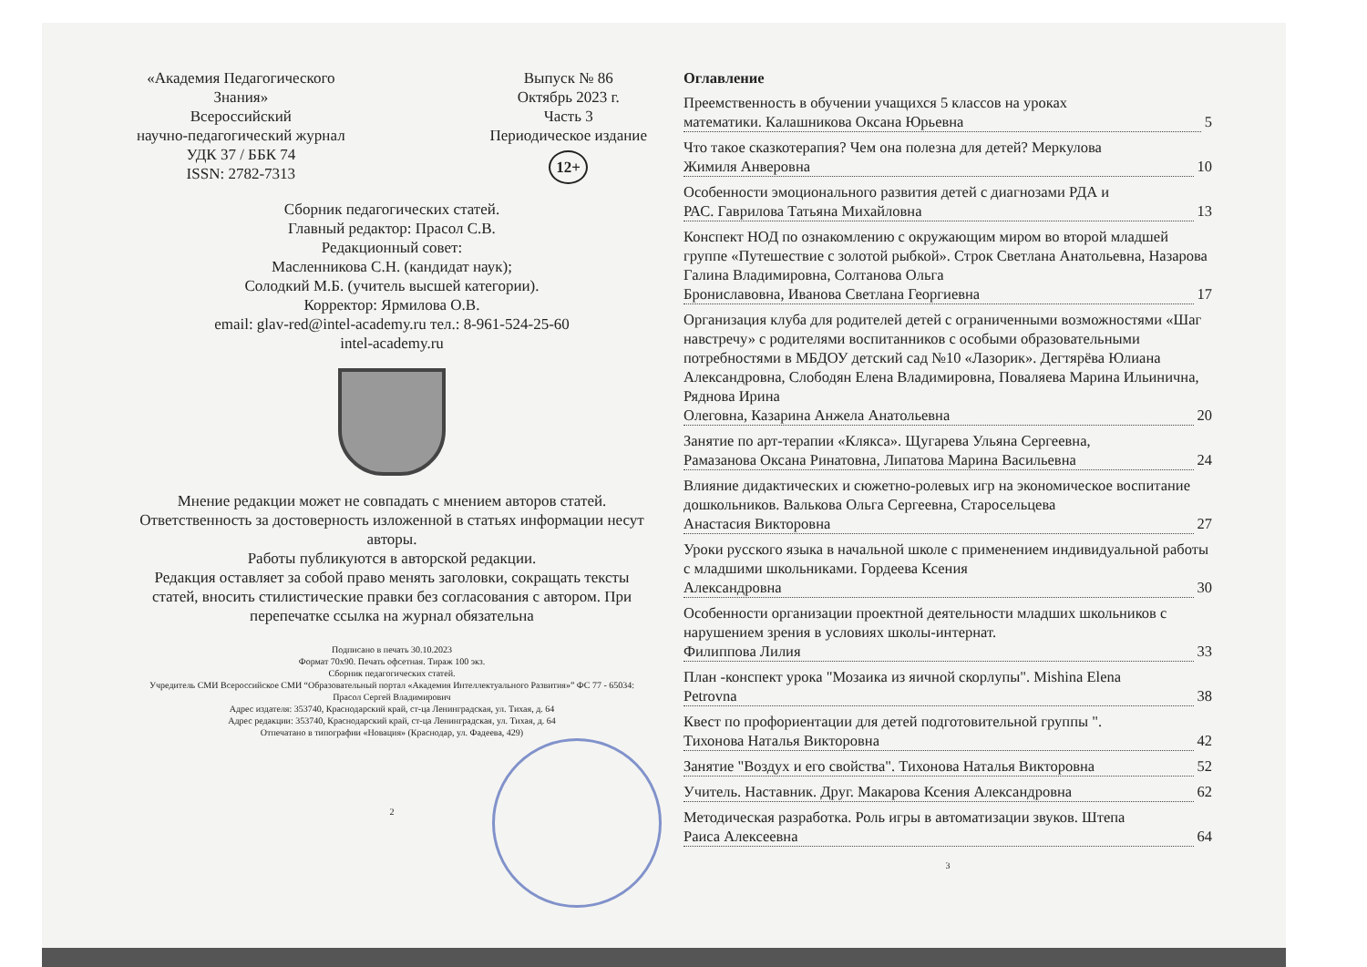«Академия Педагогического
Знания»
Всероссийский
научно-педагогический журнал
УДК 37 / ББК 74
ISSN: 2782-7313
Выпуск № 86
Октябрь 2023 г.
Часть 3
Периодическое издание
12+
Сборник педагогических статей.
Главный редактор: Прасол С.В.
Редакционный совет:
Масленникова С.Н. (кандидат наук);
Солодкий М.Б. (учитель высшей категории).
Корректор: Ярмилова О.В.
email: glav-red@intel-academy.ru тел.: 8-961-524-25-60
intel-academy.ru
Мнение редакции может не совпадать с мнением авторов статей. Ответственность за достоверность изложенной в статьях информации несут авторы.
Работы публикуются в авторской редакции.
Редакция оставляет за собой право менять заголовки, сокращать тексты статей, вносить стилистические правки без согласования с автором. При перепечатке ссылка на журнал обязательна
Подписано в печать 30.10.2023
Формат 70х90. Печать офсетная. Тираж 100 экз.
Сборник педагогических статей.
Учредитель СМИ Всероссийское СМИ “Образовательный портал «Академия Интеллектуального Развития»” ФС 77 - 65034: Прасол Сергей Владимирович
Адрес издателя: 353740, Краснодарский край, ст-ца Ленинградская, ул. Тихая, д. 64
Адрес редакции: 353740, Краснодарский край, ст-ца Ленинградская, ул. Тихая, д. 64
Отпечатано в типографии «Новация» (Краснодар, ул. Фадеева, 429)
2
Оглавление
Преемственность в обучении учащихся 5 классов на уроках
математики. Калашникова Оксана Юрьевна 5
Что такое сказкотерапия? Чем она полезна для детей? Меркулова
Жимиля Анверовна 10
Особенности эмоционального развития детей с диагнозами РДА и
РАС. Гаврилова Татьяна Михайловна 13
Конспект НОД по ознакомлению с окружающим миром во второй младшей группе «Путешествие с золотой рыбкой». Строк Светлана Анатольевна, Назарова Галина Владимировна, Солтанова Ольга
Брониславовна, Иванова Светлана Георгиевна 17
Организация клуба для родителей детей с ограниченными возможностями «Шаг навстречу» с родителями воспитанников с особыми образовательными потребностями в МБДОУ детский сад №10 «Лазорик». Дегтярёва Юлиана Александровна, Слободян Елена Владимировна, Поваляева Марина Ильинична, Ряднова Ирина
Олеговна, Казарина Анжела Анатольевна 20
Занятие по арт-терапии «Клякса». Щугарева Ульяна Сергеевна,
Рамазанова Оксана Ринатовна, Липатова Марина Васильевна 24
Влияние дидактических и сюжетно-ролевых игр на экономическое воспитание дошкольников. Валькова Ольга Сергеевна, Старосельцева
Анастасия Викторовна 27
Уроки русского языка в начальной школе с применением индивидуальной работы с младшими школьниками. Гордеева Ксения
Александровна 30
Особенности организации проектной деятельности младших школьников с нарушением зрения в условиях школы-интернат.
Филиппова Лилия 33
План -конспект урока "Мозаика из яичной скорлупы". Mishina Elena
Petrovna 38
Квест по профориентации для детей подготовительной группы ".
Тихонова Наталья Викторовна 42
Занятие "Воздух и его свойства". Тихонова Наталья Викторовна 52
Учитель. Наставник. Друг. Макарова Ксения Александровна 62
Методическая разработка. Роль игры в автоматизации звуков. Штепа
Раиса Алексеевна 64
3